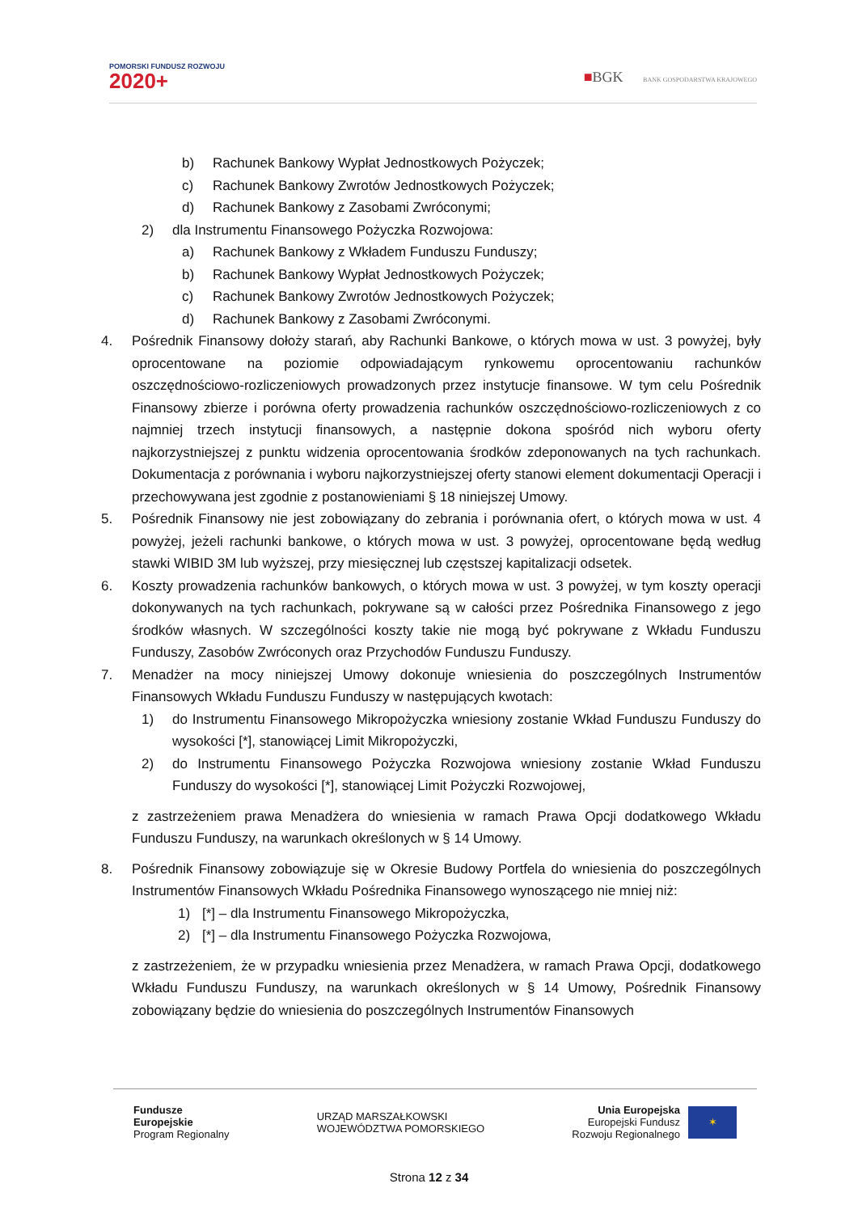POMORSKI FUNDUSZ ROZWOJU
2020+
■BGK BANK GOSPODARSTWA KRAJOWEGO
b) Rachunek Bankowy Wypłat Jednostkowych Pożyczek;
c) Rachunek Bankowy Zwrotów Jednostkowych Pożyczek;
d) Rachunek Bankowy z Zasobami Zwróconymi;
2) dla Instrumentu Finansowego Pożyczka Rozwojowa:
a) Rachunek Bankowy z Wkładem Funduszu Funduszy;
b) Rachunek Bankowy Wypłat Jednostkowych Pożyczek;
c) Rachunek Bankowy Zwrotów Jednostkowych Pożyczek;
d) Rachunek Bankowy z Zasobami Zwróconymi.
4. Pośrednik Finansowy dołoży starań, aby Rachunki Bankowe, o których mowa w ust. 3 powyżej, były oprocentowane na poziomie odpowiadającym rynkowemu oprocentowaniu rachunków oszczędnościowo-rozliczeniowych prowadzonych przez instytucje finansowe. W tym celu Pośrednik Finansowy zbierze i porówna oferty prowadzenia rachunków oszczędnościowo-rozliczeniowych z co najmniej trzech instytucji finansowych, a następnie dokona spośród nich wyboru oferty najkorzystniejszej z punktu widzenia oprocentowania środków zdeponowanych na tych rachunkach. Dokumentacja z porównania i wyboru najkorzystniejszej oferty stanowi element dokumentacji Operacji i przechowywana jest zgodnie z postanowieniami § 18 niniejszej Umowy.
5. Pośrednik Finansowy nie jest zobowiązany do zebrania i porównania ofert, o których mowa w ust. 4 powyżej, jeżeli rachunki bankowe, o których mowa w ust. 3 powyżej, oprocentowane będą według stawki WIBID 3M lub wyższej, przy miesięcznej lub częstszej kapitalizacji odsetek.
6. Koszty prowadzenia rachunków bankowych, o których mowa w ust. 3 powyżej, w tym koszty operacji dokonywanych na tych rachunkach, pokrywane są w całości przez Pośrednika Finansowego z jego środków własnych. W szczególności koszty takie nie mogą być pokrywane z Wkładu Funduszu Funduszy, Zasobów Zwróconych oraz Przychodów Funduszu Funduszy.
7. Menadżer na mocy niniejszej Umowy dokonuje wniesienia do poszczególnych Instrumentów Finansowych Wkładu Funduszu Funduszy w następujących kwotach:
1) do Instrumentu Finansowego Mikropożyczka wniesiony zostanie Wkład Funduszu Funduszy do wysokości [*], stanowiącej Limit Mikropożyczki,
2) do Instrumentu Finansowego Pożyczka Rozwojowa wniesiony zostanie Wkład Funduszu Funduszy do wysokości [*], stanowiącej Limit Pożyczki Rozwojowej,
z zastrzeżeniem prawa Menadżera do wniesienia w ramach Prawa Opcji dodatkowego Wkładu Funduszu Funduszy, na warunkach określonych w § 14 Umowy.
8. Pośrednik Finansowy zobowiązuje się w Okresie Budowy Portfela do wniesienia do poszczególnych Instrumentów Finansowych Wkładu Pośrednika Finansowego wynoszącego nie mniej niż:
1) [*] – dla Instrumentu Finansowego Mikropożyczka,
2) [*] – dla Instrumentu Finansowego Pożyczka Rozwojowa,
z zastrzeżeniem, że w przypadku wniesienia przez Menadżera, w ramach Prawa Opcji, dodatkowego Wkładu Funduszu Funduszy, na warunkach określonych w § 14 Umowy, Pośrednik Finansowy zobowiązany będzie do wniesienia do poszczególnych Instrumentów Finansowych
Fundusze
Europejskie
Program Regionalny
URZĄD MARSZAŁKOWSKI
WOJEWÓDZTWA POMORSKIEGO
Unia Europejska
Europejski Fundusz
Rozwoju Regionalnego
✶
Strona 12 z 34